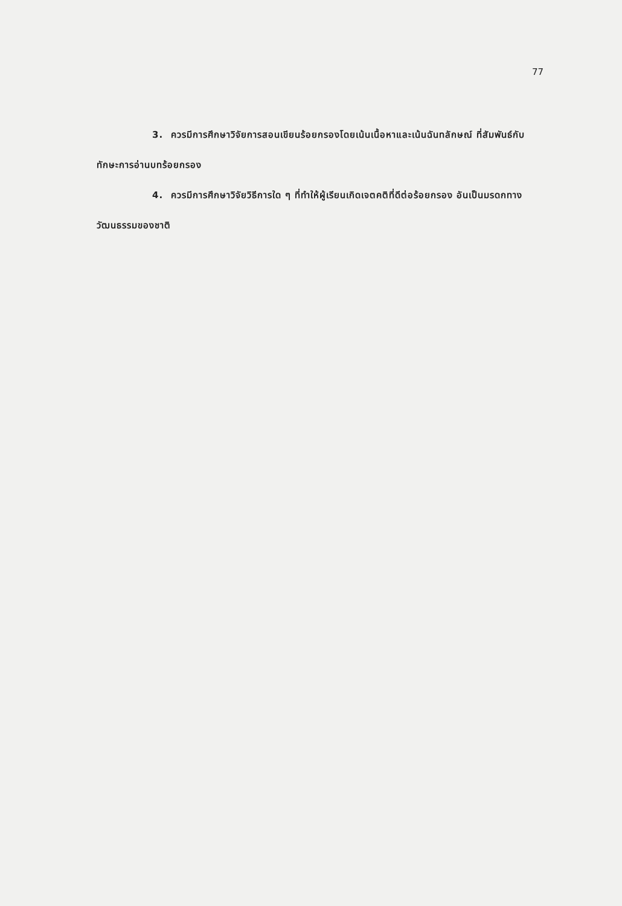77
3. ควรมีการศึกษาวิจัยการสอนเขียนร้อยกรองโดยเน้นเนื้อหาและเน้นฉันทลักษณ์ ที่สัมพันธ์กับทักษะการอ่านบทร้อยกรอง
4. ควรมีการศึกษาวิจัยวิธีการใด ๆ ที่ทำให้ผู้เรียนเกิดเจตคติที่ดีต่อร้อยกรอง อันเป็นมรดกทางวัฒนธรรมของชาติ